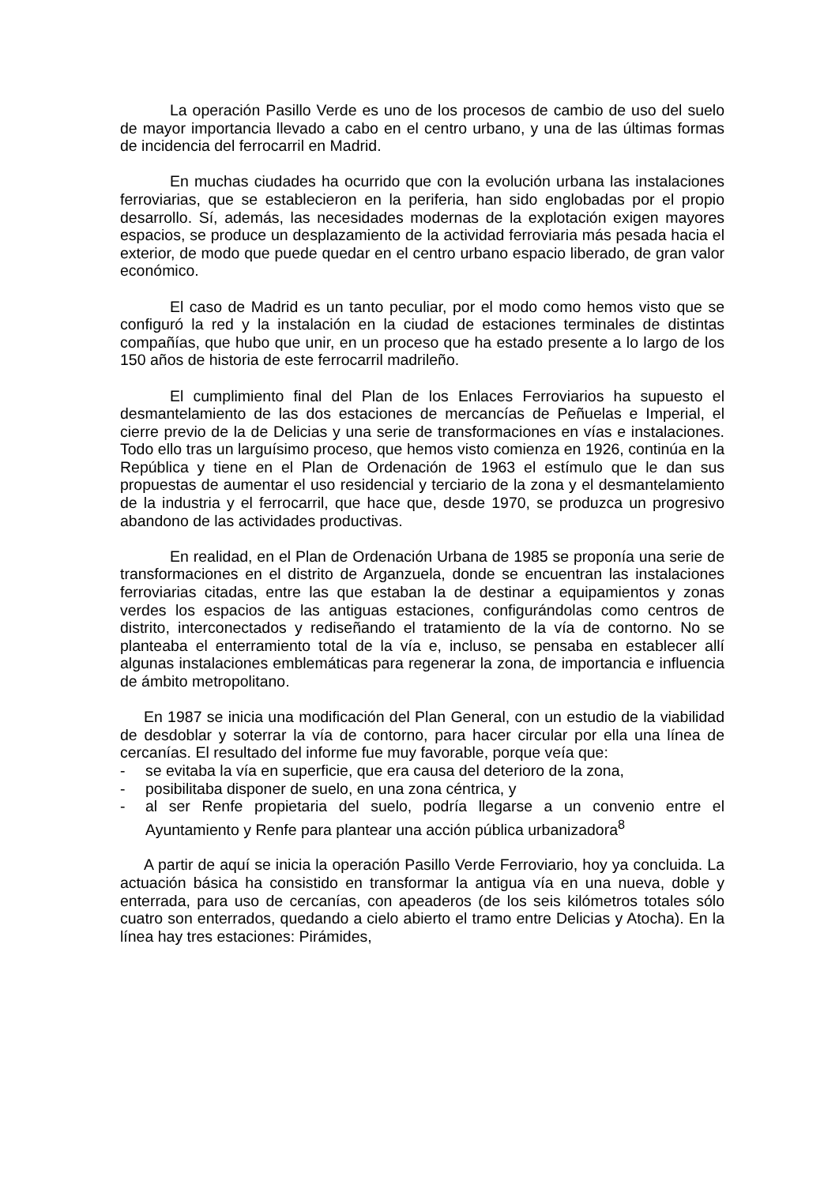La operación Pasillo Verde es uno de los procesos de cambio de uso del suelo de mayor importancia llevado a cabo en el centro urbano, y una de las últimas formas de incidencia del ferrocarril en Madrid.
En muchas ciudades ha ocurrido que con la evolución urbana las instalaciones ferroviarias, que se establecieron en la periferia, han sido englobadas por el propio desarrollo. Sí, además, las necesidades modernas de la explotación exigen mayores espacios, se produce un desplazamiento de la actividad ferroviaria más pesada hacia el exterior, de modo que puede quedar en el centro urbano espacio liberado, de gran valor económico.
El caso de Madrid es un tanto peculiar, por el modo como hemos visto que se configuró la red y la instalación en la ciudad de estaciones terminales de distintas compañías, que hubo que unir, en un proceso que ha estado presente a lo largo de los 150 años de historia de este ferrocarril madrileño.
El cumplimiento final del Plan de los Enlaces Ferroviarios ha supuesto el desmantelamiento de las dos estaciones de mercancías de Peñuelas e Imperial, el cierre previo de la de Delicias y una serie de transformaciones en vías e instalaciones. Todo ello tras un larguísimo proceso, que hemos visto comienza en 1926, continúa en la República y tiene en el Plan de Ordenación de 1963 el estímulo que le dan sus propuestas de aumentar el uso residencial y terciario de la zona y el desmantelamiento de la industria y el ferrocarril, que hace que, desde 1970, se produzca un progresivo abandono de las actividades productivas.
En realidad, en el Plan de Ordenación Urbana de 1985 se proponía una serie de transformaciones en el distrito de Arganzuela, donde se encuentran las instalaciones ferroviarias citadas, entre las que estaban la de destinar a equipamientos y zonas verdes los espacios de las antiguas estaciones, configurándolas como centros de distrito, interconectados y rediseñando el tratamiento de la vía de contorno. No se planteaba el enterramiento total de la vía e, incluso, se pensaba en establecer allí algunas instalaciones emblemáticas para regenerar la zona, de importancia e influencia de ámbito metropolitano.
En 1987 se inicia una modificación del Plan General, con un estudio de la viabilidad de desdoblar y soterrar la vía de contorno, para hacer circular por ella una línea de cercanías. El resultado del informe fue muy favorable, porque veía que:
- se evitaba la vía en superficie, que era causa del deterioro de la zona,
- posibilitaba disponer de suelo, en una zona céntrica, y
- al ser Renfe propietaria del suelo, podría llegarse a un convenio entre el Ayuntamiento y Renfe para plantear una acción pública urbanizadora<sup>8</sup>
A partir de aquí se inicia la operación Pasillo Verde Ferroviario, hoy ya concluida. La actuación básica ha consistido en transformar la antigua vía en una nueva, doble y enterrada, para uso de cercanías, con apeaderos (de los seis kilómetros totales sólo cuatro son enterrados, quedando a cielo abierto el tramo entre Delicias y Atocha). En la línea hay tres estaciones: Pirámides,